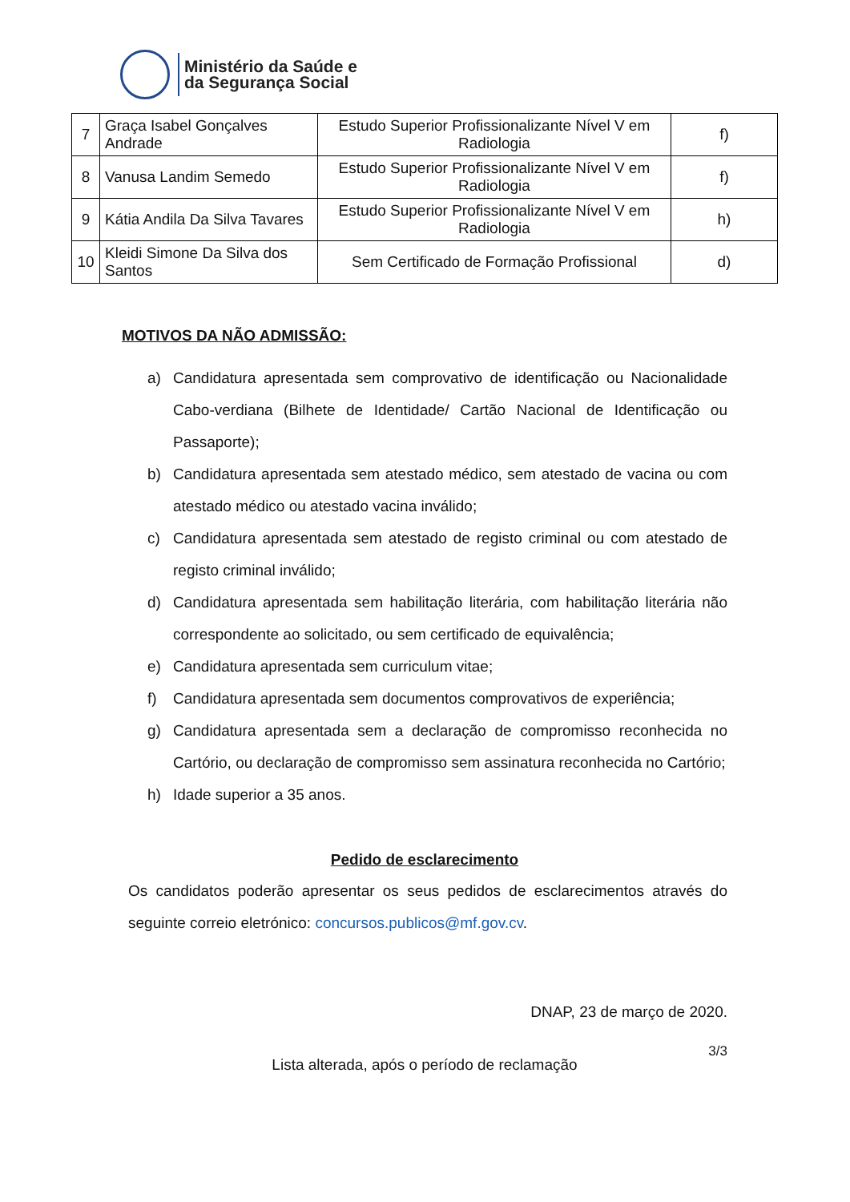Ministério da Saúde e
da Segurança Social
| 7 | Graça Isabel Gonçalves Andrade | Estudo Superior Profissionalizante Nível V em Radiologia | f) |
| 8 | Vanusa Landim Semedo | Estudo Superior Profissionalizante Nível V em Radiologia | f) |
| 9 | Kátia Andila Da Silva Tavares | Estudo Superior Profissionalizante Nível V em Radiologia | h) |
| 10 | Kleidi Simone Da Silva dos Santos | Sem Certificado de Formação Profissional | d) |
MOTIVOS DA NÃO ADMISSÃO:
a) Candidatura apresentada sem comprovativo de identificação ou Nacionalidade Cabo-verdiana (Bilhete de Identidade/ Cartão Nacional de Identificação ou Passaporte);
b) Candidatura apresentada sem atestado médico, sem atestado de vacina ou com atestado médico ou atestado vacina inválido;
c) Candidatura apresentada sem atestado de registo criminal ou com atestado de registo criminal inválido;
d) Candidatura apresentada sem habilitação literária, com habilitação literária não correspondente ao solicitado, ou sem certificado de equivalência;
e) Candidatura apresentada sem curriculum vitae;
f) Candidatura apresentada sem documentos comprovativos de experiência;
g) Candidatura apresentada sem a declaração de compromisso reconhecida no Cartório, ou declaração de compromisso sem assinatura reconhecida no Cartório;
h) Idade superior a 35 anos.
Pedido de esclarecimento
Os candidatos poderão apresentar os seus pedidos de esclarecimentos através do seguinte correio eletrónico: concursos.publicos@mf.gov.cv.
DNAP, 23 de março de 2020.
3/3
Lista alterada, após o período de reclamação